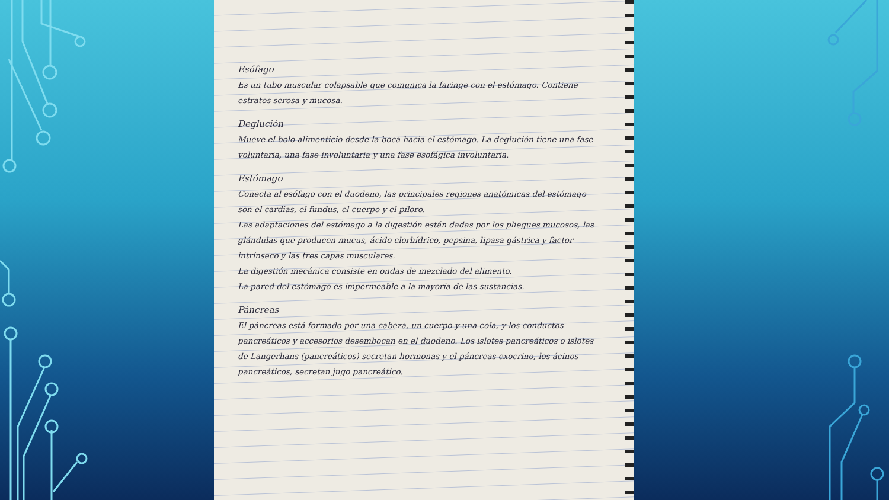Esófago
Es un tubo muscular colapsable que comunica la faringe con el estómago. Contiene estratos serosa y mucosa.
Deglución
Mueve el bolo alimenticio desde la boca hacia el estómago. La deglución tiene una fase voluntaria, una fase involuntaria y una fase esofágica involuntaria.
Estómago
Conecta al esófago con el duodeno, las principales regiones anatómicas del estómago son el cardias, el fundus, el cuerpo y el píloro.
Las adaptaciones del estómago a la digestión están dadas por los pliegues mucosos, las glándulas que producen mucus, ácido clorhídrico, pepsina, lipasa gástrica y factor intrínseco y las tres capas musculares.
La digestión mecánica consiste en ondas de mezclado del alimento.
La pared del estómago es impermeable a la mayoría de las sustancias.
Páncreas
El páncreas está formado por una cabeza, un cuerpo y una cola, y los conductos pancreáticos y accesorios desembocan en el duodeno. Los islotes pancreáticos o islotes de Langerhans (pancreáticos) secretan hormonas y el páncreas exocrino, los ácinos pancreáticos, secretan jugo pancreático.